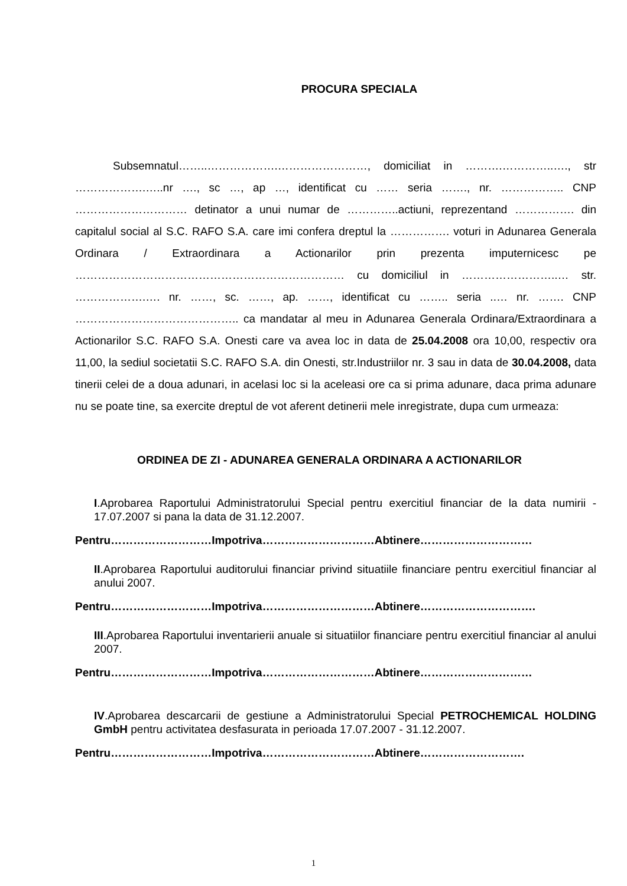PROCURA SPECIALA
Subsemnatul……..……………….……………………, domiciliat in ……….…………..…., str ……………….…..nr …., sc …, ap …, identificat cu …… seria ……., nr. …………….. CNP ………………………… detinator a unui numar de …………..actiuni, reprezentand ……………. din capitalul social al S.C. RAFO S.A. care imi confera dreptul la ……………. voturi in Adunarea Generala Ordinara / Extraordinara a Actionarilor prin prezenta imputernicesc pe ……………………………………………………………… cu domiciliul in ……………………..… str. ……………….…. nr. ……, sc. ……, ap. ……, identificat cu …….. seria ..… nr. ……. CNP …………………………………….. ca mandatar al meu in Adunarea Generala Ordinara/Extraordinara a Actionarilor S.C. RAFO S.A. Onesti care va avea loc in data de 25.04.2008 ora 10,00, respectiv ora 11,00, la sediul societatii S.C. RAFO S.A. din Onesti, str.Industriilor nr. 3 sau in data de 30.04.2008, data tinerii celei de a doua adunari, in acelasi loc si la aceleasi ore ca si prima adunare, daca prima adunare nu se poate tine, sa exercite dreptul de vot aferent detinerii mele inregistrate, dupa cum urmeaza:
ORDINEA DE ZI - ADUNAREA GENERALA ORDINARA A ACTIONARILOR
I.Aprobarea Raportului Administratorului Special pentru exercitiul financiar de la data numirii - 17.07.2007 si pana la data de 31.12.2007.
Pentru………………………Impotriva…………………………Abtinere…………………………
II.Aprobarea Raportului auditorului financiar privind situatiile financiare pentru exercitiul financiar al anului 2007.
Pentru………………………Impotriva…………………………Abtinere………………………….
III.Aprobarea Raportului inventarierii anuale si situatiilor financiare pentru exercitiul financiar al anului 2007.
Pentru………………………Impotriva…………………………Abtinere…………………………
IV.Aprobarea descarcarii de gestiune a Administratorului Special PETROCHEMICAL HOLDING GmbH pentru activitatea desfasurata in perioada 17.07.2007 - 31.12.2007.
Pentru………………………Impotriva…………………………Abtinere……………………….
1